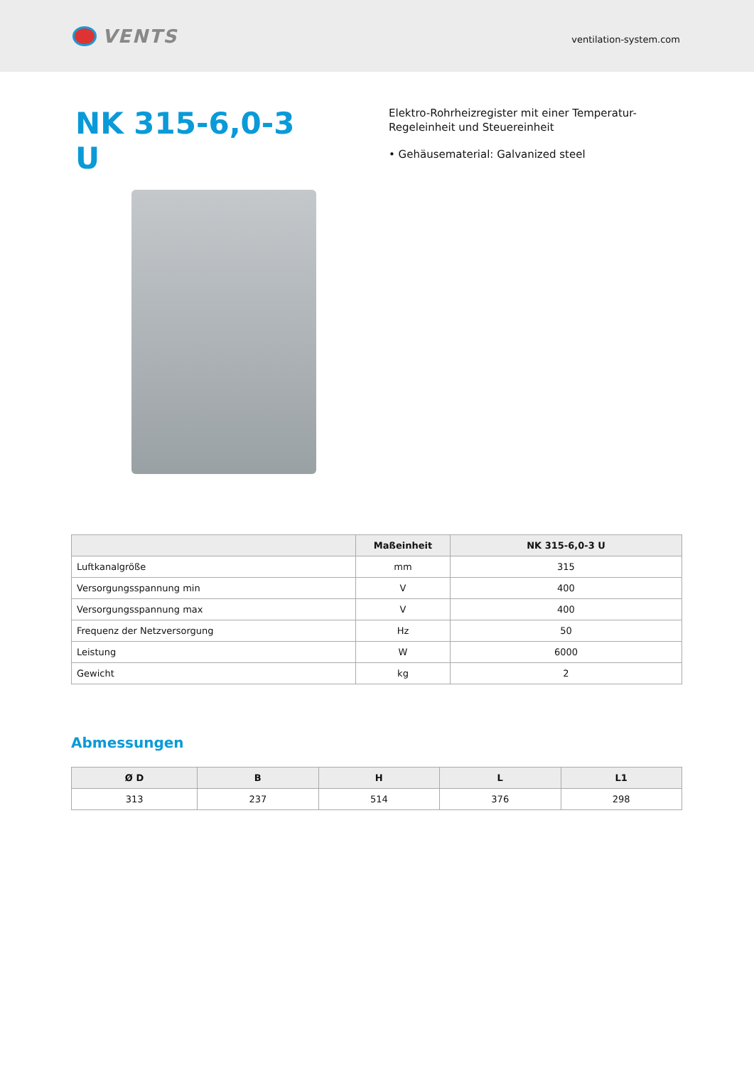VENTS
ventilation-system.com
NK 315-6,0-3 U
Elektro-Rohrheizregister mit einer Temperatur-Regeleinheit und Steuereinheit
• Gehäusematerial: Galvanized steel
| | Maßeinheit | NK 315-6,0-3 U |
| --- | --- | --- |
| Luftkanalgröße | mm | 315 |
| Versorgungsspannung min | V | 400 |
| Versorgungsspannung max | V | 400 |
| Frequenz der Netzversorgung | Hz | 50 |
| Leistung | W | 6000 |
| Gewicht | kg | 2 |
Abmessungen
| Ø D | B | H | L | L1 |
| --- | --- | --- | --- | --- |
| 313 | 237 | 514 | 376 | 298 |